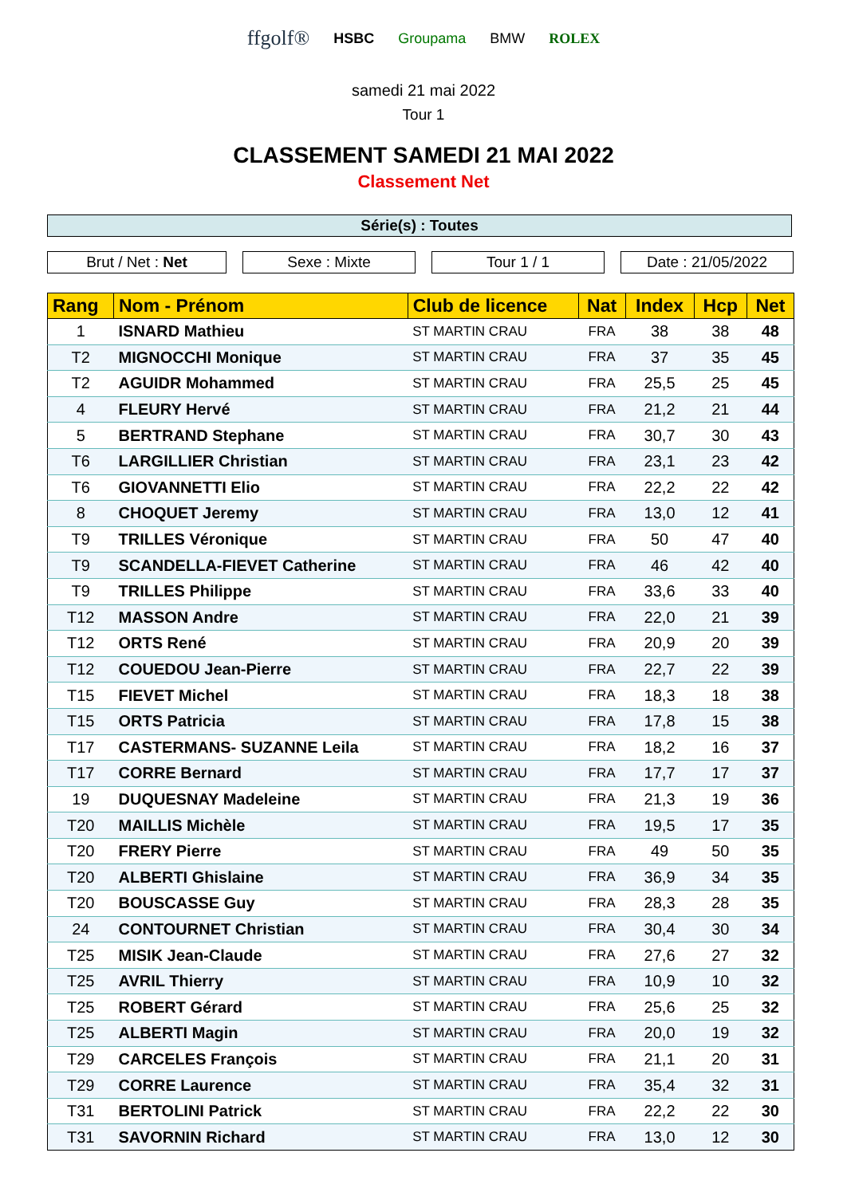ffgolf® HSBC Groupama BMW ROLEX
samedi 21 mai 2022
Tour 1
CLASSEMENT SAMEDI 21 MAI 2022
Classement Net
Série(s) : Toutes
Brut / Net : Net Sexe : Mixte Tour 1 / 1 Date : 21/05/2022
| Rang | Nom - Prénom | Club de licence | Nat | Index | Hcp | Net |
| --- | --- | --- | --- | --- | --- | --- |
| 1 | ISNARD Mathieu | ST MARTIN CRAU | FRA | 38 | 38 | 48 |
| T2 | MIGNOCCHI Monique | ST MARTIN CRAU | FRA | 37 | 35 | 45 |
| T2 | AGUIDR Mohammed | ST MARTIN CRAU | FRA | 25,5 | 25 | 45 |
| 4 | FLEURY Hervé | ST MARTIN CRAU | FRA | 21,2 | 21 | 44 |
| 5 | BERTRAND Stephane | ST MARTIN CRAU | FRA | 30,7 | 30 | 43 |
| T6 | LARGILLIER Christian | ST MARTIN CRAU | FRA | 23,1 | 23 | 42 |
| T6 | GIOVANNETTI Elio | ST MARTIN CRAU | FRA | 22,2 | 22 | 42 |
| 8 | CHOQUET Jeremy | ST MARTIN CRAU | FRA | 13,0 | 12 | 41 |
| T9 | TRILLES Véronique | ST MARTIN CRAU | FRA | 50 | 47 | 40 |
| T9 | SCANDELLA-FIEVET Catherine | ST MARTIN CRAU | FRA | 46 | 42 | 40 |
| T9 | TRILLES Philippe | ST MARTIN CRAU | FRA | 33,6 | 33 | 40 |
| T12 | MASSON Andre | ST MARTIN CRAU | FRA | 22,0 | 21 | 39 |
| T12 | ORTS René | ST MARTIN CRAU | FRA | 20,9 | 20 | 39 |
| T12 | COUEDOU Jean-Pierre | ST MARTIN CRAU | FRA | 22,7 | 22 | 39 |
| T15 | FIEVET Michel | ST MARTIN CRAU | FRA | 18,3 | 18 | 38 |
| T15 | ORTS Patricia | ST MARTIN CRAU | FRA | 17,8 | 15 | 38 |
| T17 | CASTERMANS- SUZANNE Leila | ST MARTIN CRAU | FRA | 18,2 | 16 | 37 |
| T17 | CORRE Bernard | ST MARTIN CRAU | FRA | 17,7 | 17 | 37 |
| 19 | DUQUESNAY Madeleine | ST MARTIN CRAU | FRA | 21,3 | 19 | 36 |
| T20 | MAILLIS Michèle | ST MARTIN CRAU | FRA | 19,5 | 17 | 35 |
| T20 | FRERY Pierre | ST MARTIN CRAU | FRA | 49 | 50 | 35 |
| T20 | ALBERTI Ghislaine | ST MARTIN CRAU | FRA | 36,9 | 34 | 35 |
| T20 | BOUSCASSE Guy | ST MARTIN CRAU | FRA | 28,3 | 28 | 35 |
| 24 | CONTOURNET Christian | ST MARTIN CRAU | FRA | 30,4 | 30 | 34 |
| T25 | MISIK Jean-Claude | ST MARTIN CRAU | FRA | 27,6 | 27 | 32 |
| T25 | AVRIL Thierry | ST MARTIN CRAU | FRA | 10,9 | 10 | 32 |
| T25 | ROBERT Gérard | ST MARTIN CRAU | FRA | 25,6 | 25 | 32 |
| T25 | ALBERTI Magin | ST MARTIN CRAU | FRA | 20,0 | 19 | 32 |
| T29 | CARCELES François | ST MARTIN CRAU | FRA | 21,1 | 20 | 31 |
| T29 | CORRE Laurence | ST MARTIN CRAU | FRA | 35,4 | 32 | 31 |
| T31 | BERTOLINI Patrick | ST MARTIN CRAU | FRA | 22,2 | 22 | 30 |
| T31 | SAVORNIN Richard | ST MARTIN CRAU | FRA | 13,0 | 12 | 30 |